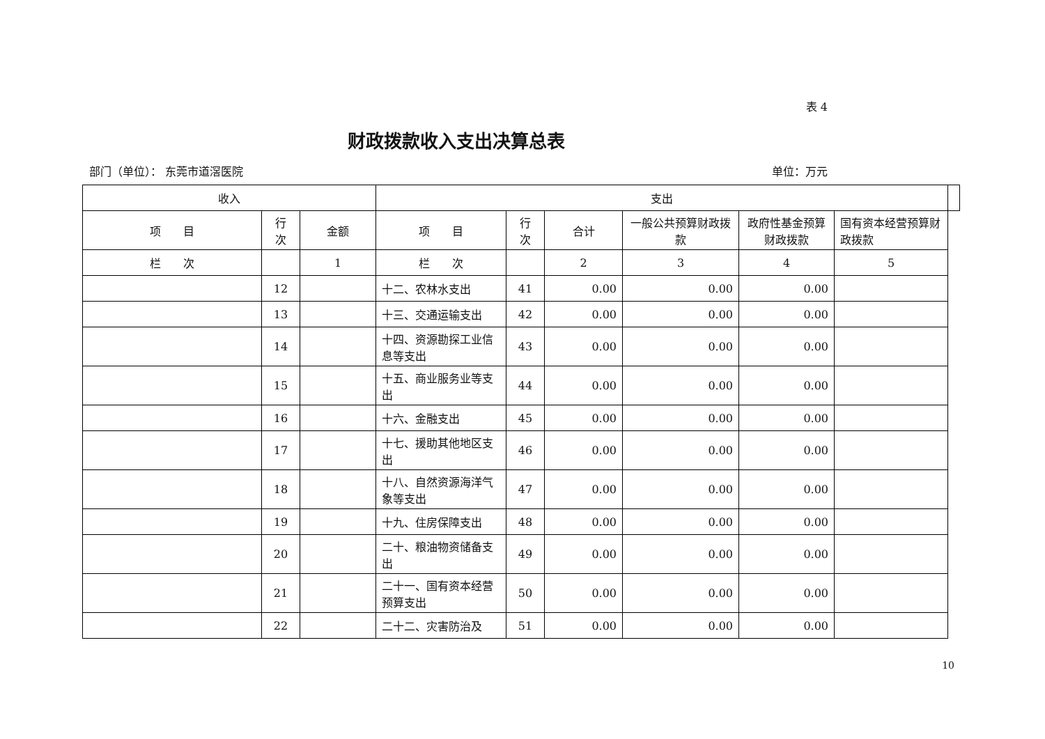表 4
财政拨款收入支出决算总表
部门（单位）： 东莞市道滘医院 单位：万元
| 收入 | | | 支出 | | | | | | |
| --- | --- | --- | --- | --- | --- | --- | --- | --- | --- |
| 项 目 | 行 次 | 金额 | 项 目 | 行 次 | 合计 | 一般公共预算财政拨款 | 政府性基金预算财政拨款 | 国有资本经营预算财政拨款 | |
| 栏 次 | | 1 | 栏 次 | | 2 | 3 | 4 | 5 | |
| | 12 | | 十二、农林水支出 | 41 | 0.00 | 0.00 | 0.00 | | |
| | 13 | | 十三、交通运输支出 | 42 | 0.00 | 0.00 | 0.00 | | |
| | 14 | | 十四、资源勘探工业信息等支出 | 43 | 0.00 | 0.00 | 0.00 | | |
| | 15 | | 十五、商业服务业等支出 | 44 | 0.00 | 0.00 | 0.00 | | |
| | 16 | | 十六、金融支出 | 45 | 0.00 | 0.00 | 0.00 | | |
| | 17 | | 十七、援助其他地区支出 | 46 | 0.00 | 0.00 | 0.00 | | |
| | 18 | | 十八、自然资源海洋气象等支出 | 47 | 0.00 | 0.00 | 0.00 | | |
| | 19 | | 十九、住房保障支出 | 48 | 0.00 | 0.00 | 0.00 | | |
| | 20 | | 二十、粮油物资储备支出 | 49 | 0.00 | 0.00 | 0.00 | | |
| | 21 | | 二十一、国有资本经营预算支出 | 50 | 0.00 | 0.00 | 0.00 | | |
| | 22 | | 二十二、灾害防治及 | 51 | 0.00 | 0.00 | 0.00 | | |
10